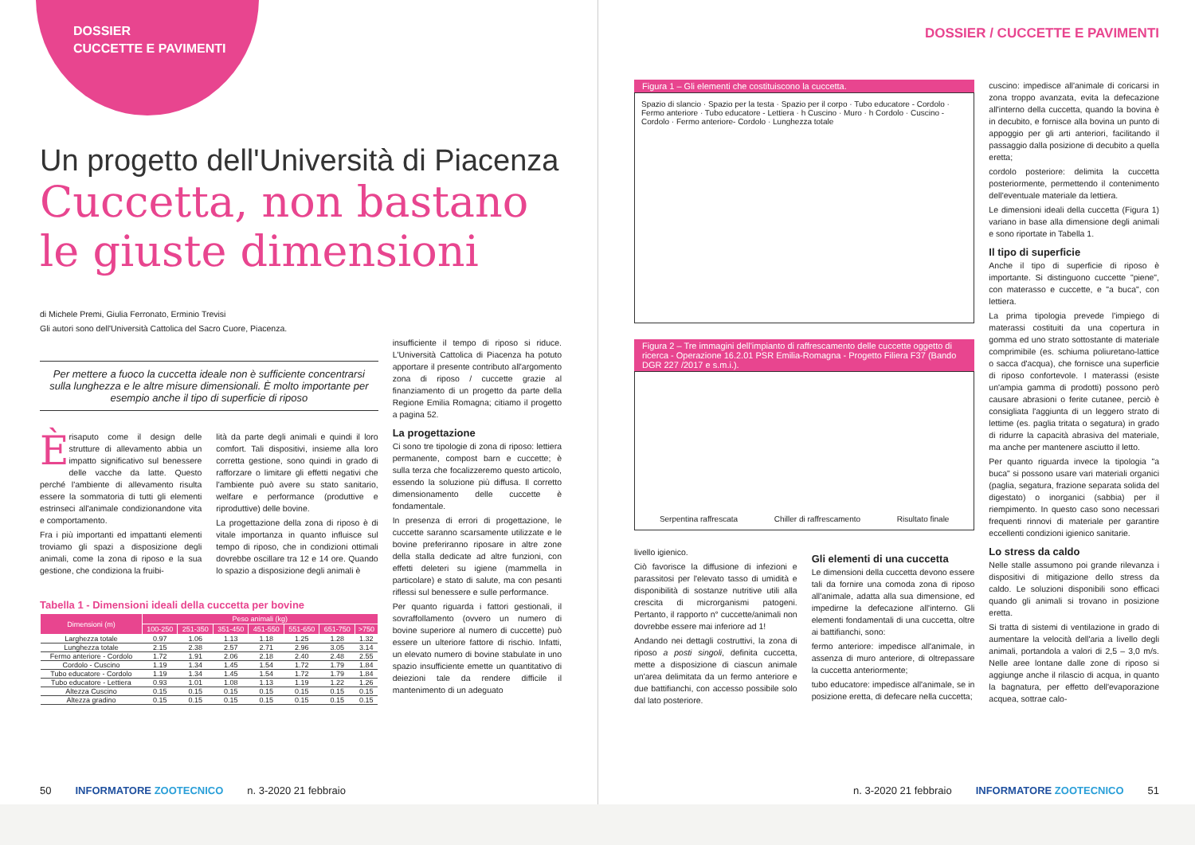DOSSIER
CUCCETTE E PAVIMENTI
Un progetto dell'Università di Piacenza
Cuccetta, non bastano
le giuste dimensioni
di Michele Premi, Giulia Ferronato, Erminio Trevisi
Gli autori sono dell'Università Cattolica del Sacro Cuore, Piacenza.
Per mettere a fuoco la cuccetta ideale non è sufficiente concentrarsi sulla lunghezza e le altre misure dimensionali. È molto importante per esempio anche il tipo di superficie di riposo
È risaputo come il design delle strutture di allevamento abbia un impatto significativo sul benessere delle vacche da latte. Questo perché l'ambiente di allevamento risulta essere la sommatoria di tutti gli elementi estrinseci all'animale condizionandone vita e comportamento.
Fra i più importanti ed impattanti elementi troviamo gli spazi a disposizione degli animali, come la zona di riposo e la sua gestione, che condiziona la fruibi-
lità da parte degli animali e quindi il loro comfort. Tali dispositivi, insieme alla loro corretta gestione, sono quindi in grado di rafforzare o limitare gli effetti negativi che l'ambiente può avere su stato sanitario, welfare e performance (produttive e riproduttive) delle bovine.
La progettazione della zona di riposo è di vitale importanza in quanto influisce sul tempo di riposo, che in condizioni ottimali dovrebbe oscillare tra 12 e 14 ore. Quando lo spazio a disposizione degli animali è
Tabella 1 - Dimensioni ideali della cuccetta per bovine
| Dimensioni (m) | Peso animali (kg) | | | | | | |
| --- | --- | --- | --- | --- | --- | --- | --- |
| | 100-250 | 251-350 | 351-450 | 451-550 | 551-650 | 651-750 | >750 |
| Larghezza totale | 0.97 | 1.06 | 1.13 | 1.18 | 1.25 | 1.28 | 1.32 |
| Lunghezza totale | 2.15 | 2.38 | 2.57 | 2.71 | 2.96 | 3.05 | 3.14 |
| Fermo anteriore - Cordolo | 1.72 | 1.91 | 2.06 | 2.18 | 2.40 | 2.48 | 2.55 |
| Cordolo - Cuscino | 1.19 | 1.34 | 1.45 | 1.54 | 1.72 | 1.79 | 1.84 |
| Tubo educatore - Cordolo | 1.19 | 1.34 | 1.45 | 1.54 | 1.72 | 1.79 | 1.84 |
| Tubo educatore - Lettiera | 0.93 | 1.01 | 1.08 | 1.13 | 1.19 | 1.22 | 1.26 |
| Altezza Cuscino | 0.15 | 0.15 | 0.15 | 0.15 | 0.15 | 0.15 | 0.15 |
| Altezza gradino | 0.15 | 0.15 | 0.15 | 0.15 | 0.15 | 0.15 | 0.15 |
insufficiente il tempo di riposo si riduce. L'Università Cattolica di Piacenza ha potuto apportare il presente contributo all'argomento zona di riposo / cuccette grazie al finanziamento di un progetto da parte della Regione Emilia Romagna; citiamo il progetto a pagina 52.
La progettazione
Ci sono tre tipologie di zona di riposo: lettiera permanente, compost barn e cuccette; è sulla terza che focalizzeremo questo articolo, essendo la soluzione più diffusa. Il corretto dimensionamento delle cuccette è fondamentale.
In presenza di errori di progettazione, le cuccette saranno scarsamente utilizzate e le bovine preferiranno riposare in altre zone della stalla dedicate ad altre funzioni, con effetti deleteri su igiene (mammella in particolare) e stato di salute, ma con pesanti riflessi sul benessere e sulle performance.
Per quanto riguarda i fattori gestionali, il sovraffollamento (ovvero un numero di bovine superiore al numero di cuccette) può essere un ulteriore fattore di rischio. Infatti, un elevato numero di bovine stabulate in uno spazio insufficiente emette un quantitativo di deiezioni tale da rendere difficile il mantenimento di un adeguato
50 INFORMATORE ZOOTECNICO n. 3-2020 21 febbraio
DOSSIER / CUCCETTE E PAVIMENTI
Figura 1 – Gli elementi che costituiscono la cuccetta.
Spazio di slancio · Spazio per la testa · Spazio per il corpo · Tubo educatore - Cordolo · Fermo anteriore · Tubo educatore - Lettiera · h Cuscino · Muro · h Cordolo · Cuscino - Cordolo · Fermo anteriore- Cordolo · Lunghezza totale
Figura 2 – Tre immagini dell'impianto di raffrescamento delle cuccette oggetto di ricerca - Operazione 16.2.01 PSR Emilia-Romagna - Progetto Filiera F37 (Bando DGR 227 /2017 e s.m.i.).
Serpentina raffrescata Chiller di raffrescamento Risultato finale
livello igienico.
Ciò favorisce la diffusione di infezioni e parassitosi per l'elevato tasso di umidità e disponibilità di sostanze nutritive utili alla crescita di microrganismi patogeni. Pertanto, il rapporto n° cuccette/animali non dovrebbe essere mai inferiore ad 1!
Andando nei dettagli costruttivi, la zona di riposo a posti singoli, definita cuccetta, mette a disposizione di ciascun animale un'area delimitata da un fermo anteriore e due battifianchi, con accesso possibile solo dal lato posteriore.
Gli elementi di una cuccetta
Le dimensioni della cuccetta devono essere tali da fornire una comoda zona di riposo all'animale, adatta alla sua dimensione, ed impedirne la defecazione all'interno. Gli elementi fondamentali di una cuccetta, oltre ai battifianchi, sono:
fermo anteriore: impedisce all'animale, in assenza di muro anteriore, di oltrepassare la cuccetta anteriormente;
tubo educatore: impedisce all'animale, se in posizione eretta, di defecare nella cuccetta;
cuscino: impedisce all'animale di coricarsi in zona troppo avanzata, evita la defecazione all'interno della cuccetta, quando la bovina è in decubito, e fornisce alla bovina un punto di appoggio per gli arti anteriori, facilitando il passaggio dalla posizione di decubito a quella eretta;
cordolo posteriore: delimita la cuccetta posteriormente, permettendo il contenimento dell'eventuale materiale da lettiera.
Le dimensioni ideali della cuccetta (Figura 1) variano in base alla dimensione degli animali e sono riportate in Tabella 1.
Il tipo di superficie
Anche il tipo di superficie di riposo è importante. Si distinguono cuccette "piene", con materasso e cuccette, e "a buca", con lettiera.
La prima tipologia prevede l'impiego di materassi costituiti da una copertura in gomma ed uno strato sottostante di materiale comprimibile (es. schiuma poliuretano-lattice o sacca d'acqua), che fornisce una superficie di riposo confortevole. I materassi (esiste un'ampia gamma di prodotti) possono però causare abrasioni o ferite cutanee, perciò è consigliata l'aggiunta di un leggero strato di lettime (es. paglia tritata o segatura) in grado di ridurre la capacità abrasiva del materiale, ma anche per mantenere asciutto il letto.
Per quanto riguarda invece la tipologia "a buca" si possono usare vari materiali organici (paglia, segatura, frazione separata solida del digestato) o inorganici (sabbia) per il riempimento. In questo caso sono necessari frequenti rinnovi di materiale per garantire eccellenti condizioni igienico sanitarie.
Lo stress da caldo
Nelle stalle assumono poi grande rilevanza i dispositivi di mitigazione dello stress da caldo. Le soluzioni disponibili sono efficaci quando gli animali si trovano in posizione eretta.
Si tratta di sistemi di ventilazione in grado di aumentare la velocità dell'aria a livello degli animali, portandola a valori di 2,5 – 3,0 m/s. Nelle aree lontane dalle zone di riposo si aggiunge anche il rilascio di acqua, in quanto la bagnatura, per effetto dell'evaporazione acquea, sottrae calo-
n. 3-2020 21 febbraio INFORMATORE ZOOTECNICO 51